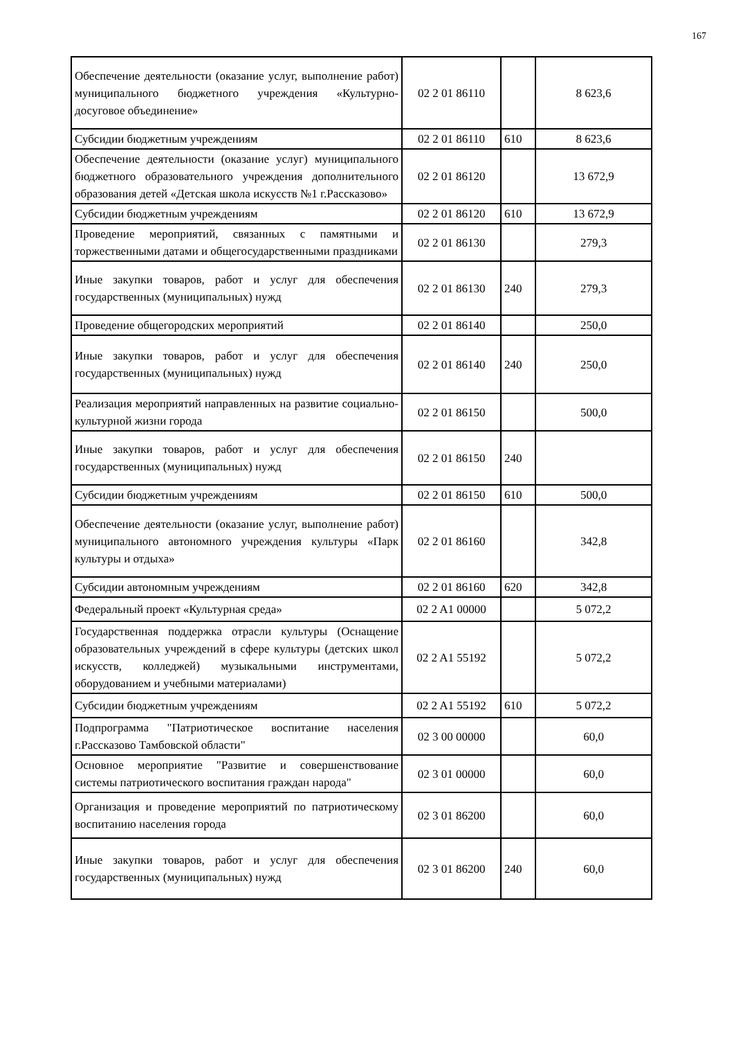167
| Обеспечение деятельности (оказание услуг, выполнение работ) муниципального бюджетного учреждения «Культурно- досуговое объединение» | 02 2 01 86110 | | 8 623,6 |
| Субсидии бюджетным учреждениям | 02 2 01 86110 | 610 | 8 623,6 |
| Обеспечение деятельности (оказание услуг) муниципального бюджетного образовательного учреждения дополнительного образования детей «Детская школа искусств №1 г.Рассказово» | 02 2 01 86120 | | 13 672,9 |
| Субсидии бюджетным учреждениям | 02 2 01 86120 | 610 | 13 672,9 |
| Проведение мероприятий, связанных с памятными и торжественными датами и общегосударственными праздниками | 02 2 01 86130 | | 279,3 |
| Иные закупки товаров, работ и услуг для обеспечения государственных (муниципальных) нужд | 02 2 01 86130 | 240 | 279,3 |
| Проведение общегородских мероприятий | 02 2 01 86140 | | 250,0 |
| Иные закупки товаров, работ и услуг для обеспечения государственных (муниципальных) нужд | 02 2 01 86140 | 240 | 250,0 |
| Реализация мероприятий направленных на развитие социально-культурной жизни города | 02 2 01 86150 | | 500,0 |
| Иные закупки товаров, работ и услуг для обеспечения государственных (муниципальных) нужд | 02 2 01 86150 | 240 | |
| Субсидии бюджетным учреждениям | 02 2 01 86150 | 610 | 500,0 |
| Обеспечение деятельности (оказание услуг, выполнение работ) муниципального автономного учреждения культуры «Парк культуры и отдыха» | 02 2 01 86160 | | 342,8 |
| Субсидии автономным учреждениям | 02 2 01 86160 | 620 | 342,8 |
| Федеральный проект «Культурная среда» | 02 2 A1 00000 | | 5 072,2 |
| Государственная поддержка отрасли культуры (Оснащение образовательных учреждений в сфере культуры (детских школ искусств, колледжей) музыкальными инструментами, оборудованием и учебными материалами) | 02 2 A1 55192 | | 5 072,2 |
| Субсидии бюджетным учреждениям | 02 2 A1 55192 | 610 | 5 072,2 |
| Подпрограмма "Патриотическое воспитание населения г.Рассказово Тамбовской области" | 02 3 00 00000 | | 60,0 |
| Основное мероприятие "Развитие и совершенствование системы патриотического воспитания граждан народа" | 02 3 01 00000 | | 60,0 |
| Организация и проведение мероприятий по патриотическому воспитанию населения города | 02 3 01 86200 | | 60,0 |
| Иные закупки товаров, работ и услуг для обеспечения государственных (муниципальных) нужд | 02 3 01 86200 | 240 | 60,0 |